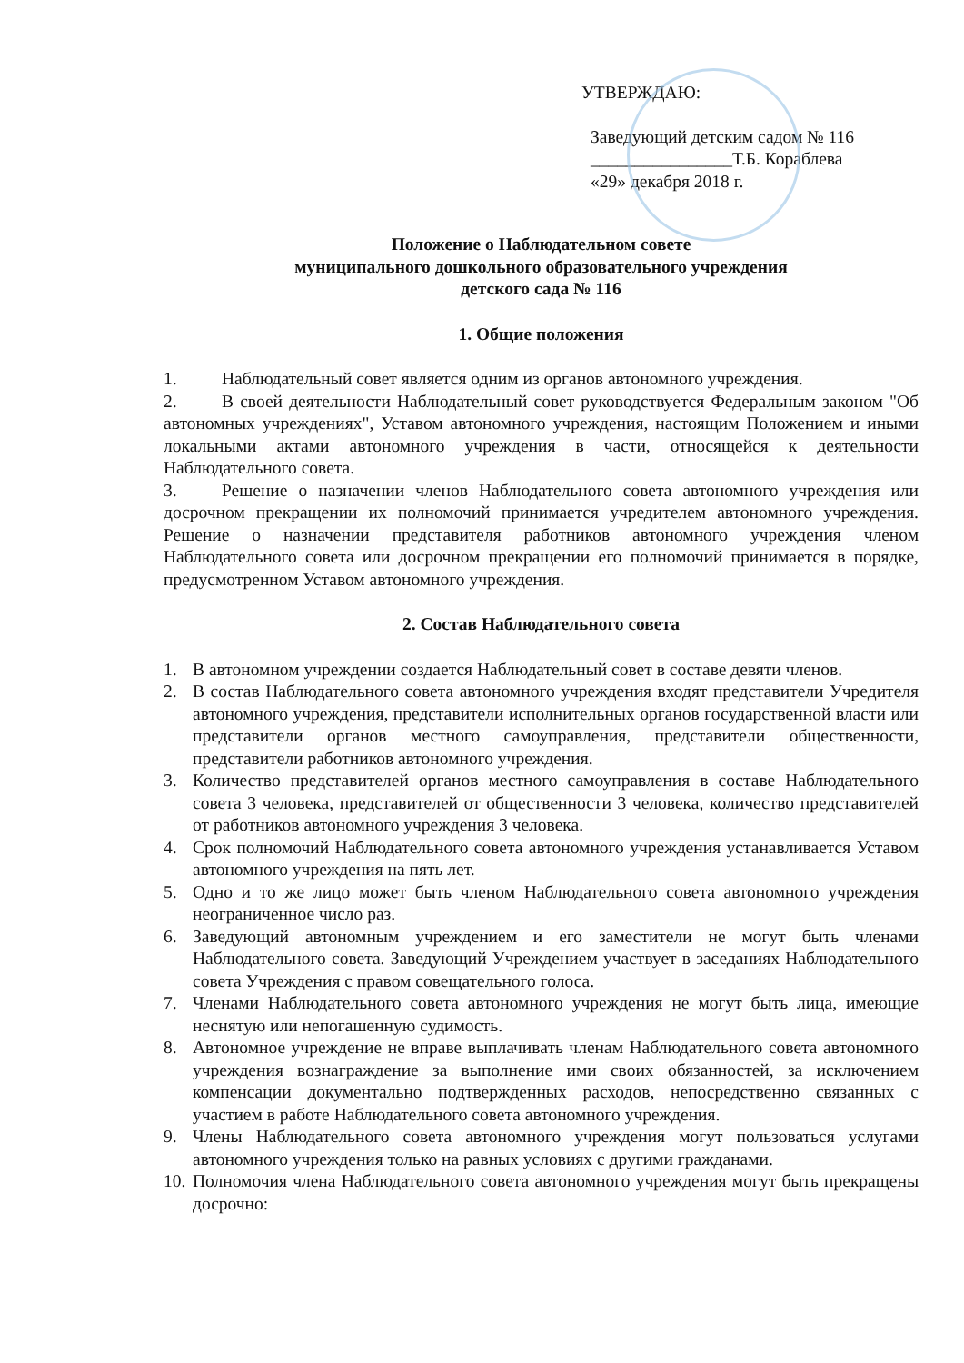УТВЕРЖДАЮ:
Заведующий детским садом № 116
________________Т.Б. Кораблева
«29» декабря 2018 г.
Положение о Наблюдательном совете
муниципального дошкольного образовательного учреждения
детского сада № 116
1. Общие положения
1. Наблюдательный совет является одним из органов автономного учреждения.
2. В своей деятельности Наблюдательный совет руководствуется Федеральным законом "Об автономных учреждениях", Уставом автономного учреждения, настоящим Положением и иными локальными актами автономного учреждения в части, относящейся к деятельности Наблюдательного совета.
3. Решение о назначении членов Наблюдательного совета автономного учреждения или досрочном прекращении их полномочий принимается учредителем автономного учреждения. Решение о назначении представителя работников автономного учреждения членом Наблюдательного совета или досрочном прекращении его полномочий принимается в порядке, предусмотренном Уставом автономного учреждения.
2. Состав Наблюдательного совета
1. В автономном учреждении создается Наблюдательный совет в составе девяти членов.
2. В состав Наблюдательного совета автономного учреждения входят представители Учредителя автономного учреждения, представители исполнительных органов государственной власти или представители органов местного самоуправления, представители общественности, представители работников автономного учреждения.
3. Количество представителей органов местного самоуправления в составе Наблюдательного совета 3 человека, представителей от общественности 3 человека, количество представителей от работников автономного учреждения 3 человека.
4. Срок полномочий Наблюдательного совета автономного учреждения устанавливается Уставом автономного учреждения на пять лет.
5. Одно и то же лицо может быть членом Наблюдательного совета автономного учреждения неограниченное число раз.
6. Заведующий автономным учреждением и его заместители не могут быть членами Наблюдательного совета. Заведующий Учреждением участвует в заседаниях Наблюдательного совета Учреждения с правом совещательного голоса.
7. Членами Наблюдательного совета автономного учреждения не могут быть лица, имеющие неснятую или непогашенную судимость.
8. Автономное учреждение не вправе выплачивать членам Наблюдательного совета автономного учреждения вознаграждение за выполнение ими своих обязанностей, за исключением компенсации документально подтвержденных расходов, непосредственно связанных с участием в работе Наблюдательного совета автономного учреждения.
9. Члены Наблюдательного совета автономного учреждения могут пользоваться услугами автономного учреждения только на равных условиях с другими гражданами.
10. Полномочия члена Наблюдательного совета автономного учреждения могут быть прекращены досрочно: